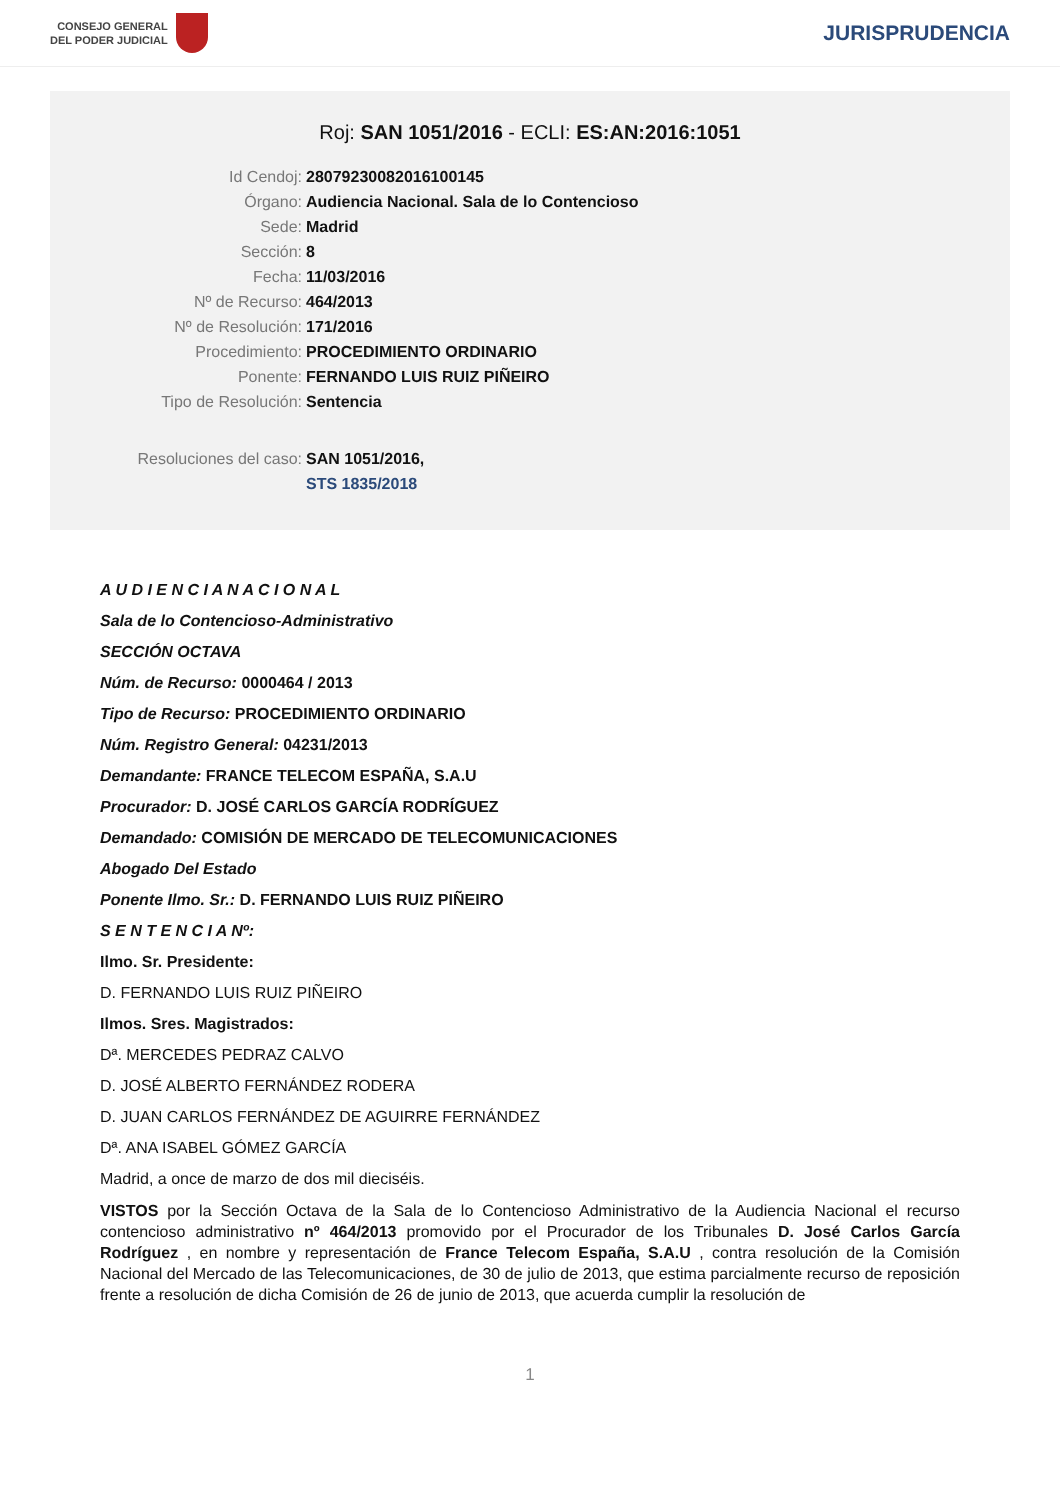CONSEJO GENERAL
DEL PODER JUDICIAL
JURISPRUDENCIA
Roj: SAN 1051/2016 - ECLI: ES:AN:2016:1051
Id Cendoj: 28079230082016100145
Órgano: Audiencia Nacional. Sala de lo Contencioso
Sede: Madrid
Sección: 8
Fecha: 11/03/2016
Nº de Recurso: 464/2013
Nº de Resolución: 171/2016
Procedimiento: PROCEDIMIENTO ORDINARIO
Ponente: FERNANDO LUIS RUIZ PIÑEIRO
Tipo de Resolución: Sentencia
Resoluciones del caso: SAN 1051/2016,
STS 1835/2018
A U D I E N C I A N A C I O N A L
Sala de lo Contencioso-Administrativo
SECCIÓN OCTAVA
Núm. de Recurso: 0000464 / 2013
Tipo de Recurso: PROCEDIMIENTO ORDINARIO
Núm. Registro General: 04231/2013
Demandante: FRANCE TELECOM ESPAÑA, S.A.U
Procurador: D. JOSÉ CARLOS GARCÍA RODRÍGUEZ
Demandado: COMISIÓN DE MERCADO DE TELECOMUNICACIONES
Abogado Del Estado
Ponente Ilmo. Sr.: D. FERNANDO LUIS RUIZ PIÑEIRO
S E N T E N C I A Nº:
Ilmo. Sr. Presidente:
D. FERNANDO LUIS RUIZ PIÑEIRO
Ilmos. Sres. Magistrados:
Dª. MERCEDES PEDRAZ CALVO
D. JOSÉ ALBERTO FERNÁNDEZ RODERA
D. JUAN CARLOS FERNÁNDEZ DE AGUIRRE FERNÁNDEZ
Dª. ANA ISABEL GÓMEZ GARCÍA
Madrid, a once de marzo de dos mil dieciséis.
VISTOS por la Sección Octava de la Sala de lo Contencioso Administrativo de la Audiencia Nacional el recurso contencioso administrativo nº 464/2013 promovido por el Procurador de los Tribunales D. José Carlos García Rodríguez , en nombre y representación de France Telecom España, S.A.U , contra resolución de la Comisión Nacional del Mercado de las Telecomunicaciones, de 30 de julio de 2013, que estima parcialmente recurso de reposición frente a resolución de dicha Comisión de 26 de junio de 2013, que acuerda cumplir la resolución de
1